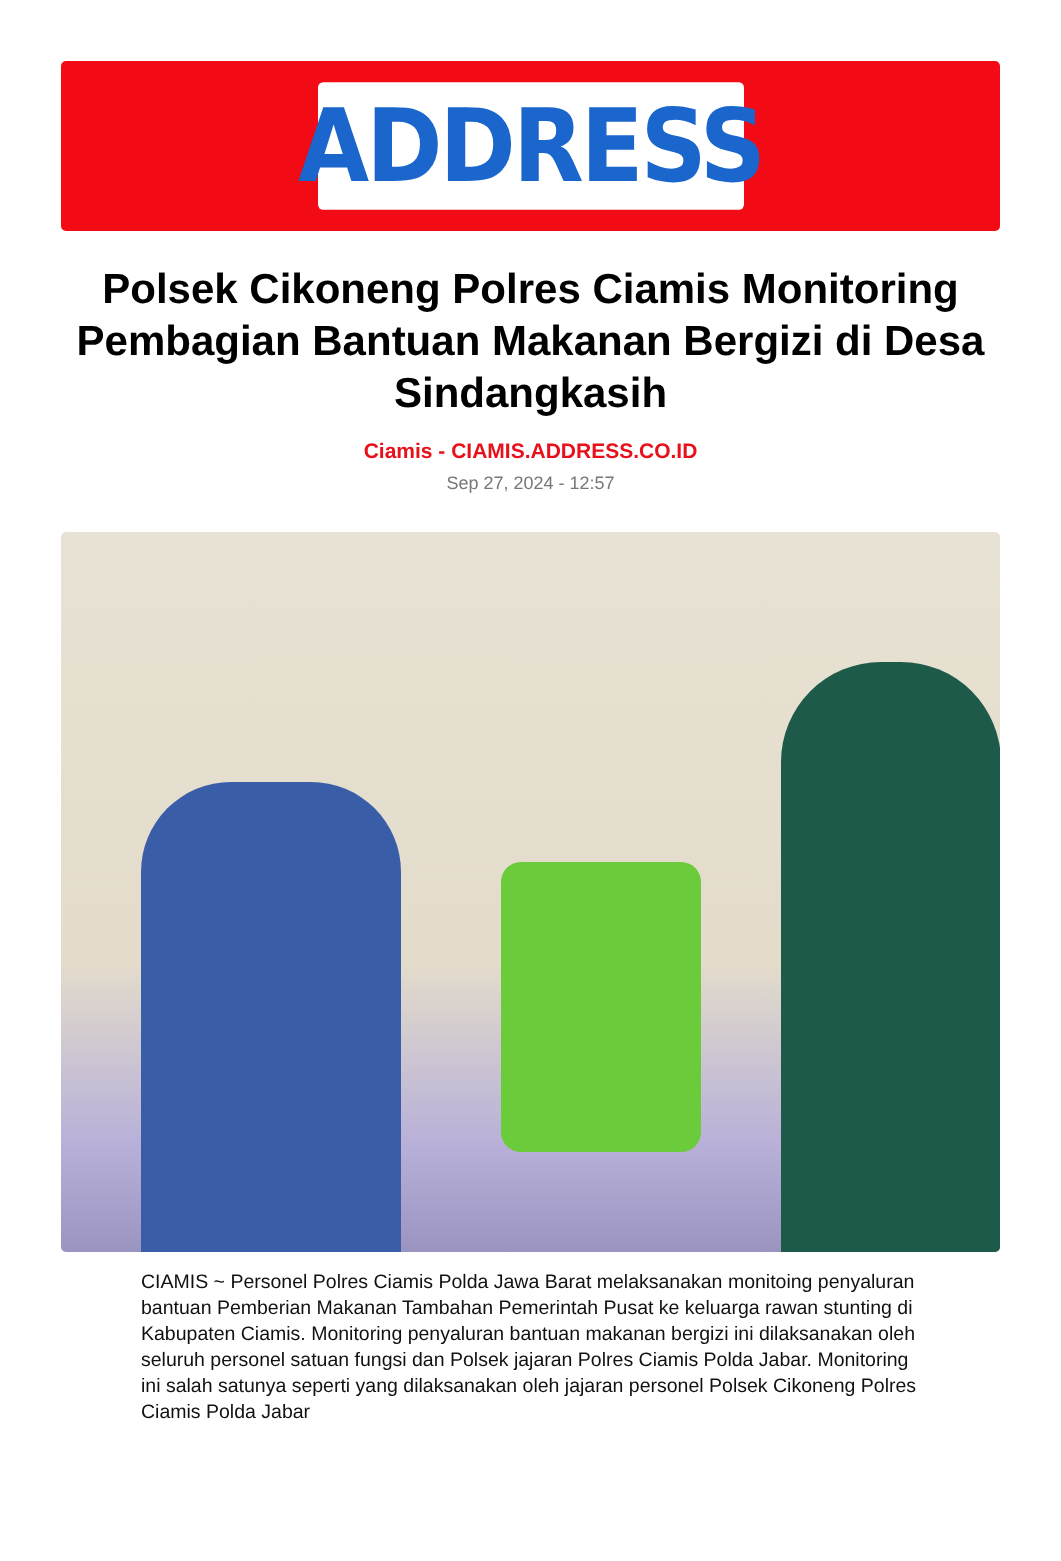ADDRESS
Polsek Cikoneng Polres Ciamis Monitoring Pembagian Bantuan Makanan Bergizi di Desa Sindangkasih
Ciamis - CIAMIS.ADDRESS.CO.ID
Sep 27, 2024 - 12:57
CIAMIS ~ Personel Polres Ciamis Polda Jawa Barat melaksanakan monitoing penyaluran bantuan Pemberian Makanan Tambahan Pemerintah Pusat ke keluarga rawan stunting di Kabupaten Ciamis. Monitoring penyaluran bantuan makanan bergizi ini dilaksanakan oleh seluruh personel satuan fungsi dan Polsek jajaran Polres Ciamis Polda Jabar. Monitoring ini salah satunya seperti yang dilaksanakan oleh jajaran personel Polsek Cikoneng Polres Ciamis Polda Jabar